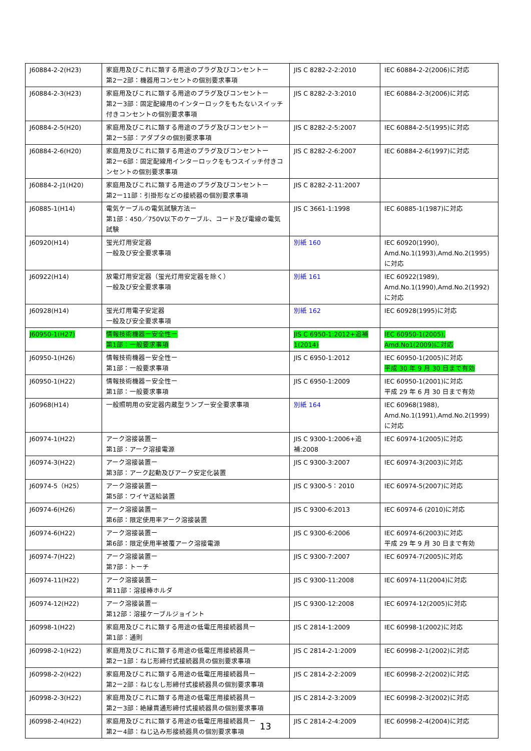| J60884-2-2(H23) | 家庭用及びこれに類する用途のプラグ及びコンセントー 第2ー2部：機器用コンセントの個別要求事項 | JIS C 8282-2-2:2010 | IEC 60884-2-2(2006)に対応 |
| J60884-2-3(H23) | 家庭用及びこれに類する用途のプラグ及びコンセントー 第2ー3部：固定配線用のインターロックをもたないスイッチ付きコンセントの個別要求事項 | JIS C 8282-2-3:2010 | IEC 60884-2-3(2006)に対応 |
| J60884-2-5(H20) | 家庭用及びこれに類する用途のプラグ及びコンセントー 第2ー5部：アダプタの個別要求事項 | JIS C 8282-2-5:2007 | IEC 60884-2-5(1995)に対応 |
| J60884-2-6(H20) | 家庭用及びこれに類する用途のプラグ及びコンセントー 第2ー6部：固定配線用インターロックをもつスイッチ付きコンセントの個別要求事項 | JIS C 8282-2-6:2007 | IEC 60884-2-6(1997)に対応 |
| J60884-2-J1(H20) | 家庭用及びこれに類する用途のプラグ及びコンセントー 第2ー11部：引掛形などの接続器の個別要求事項 | JIS C 8282-2-11:2007 | |
| J60885-1(H14) | 電気ケーブルの電気試験方法ー 第1部：450／750V以下のケーブル、コード及び電線の電気試験 | JIS C 3661-1:1998 | IEC 60885-1(1987)に対応 |
| J60920(H14) | 蛍光灯用安定器 一般及び安全要求事項 | 別紙 160 | IEC 60920(1990), Amd.No.1(1993),Amd.No.2(1995)に対応 |
| J60922(H14) | 放電灯用安定器（蛍光灯用安定器を除く） 一般及び安全要求事項 | 別紙 161 | IEC 60922(1989), Amd.No.1(1990),Amd.No.2(1992)に対応 |
| J60928(H14) | 蛍光灯用電子安定器 一般及び安全要求事項 | 別紙 162 | IEC 60928(1995)に対応 |
| J60950-1(H27) | 情報技術機器ー安全性ー 第1部：一般要求事項 | JIS C 6950-1:2012+追補1(2014) | IEC 60950-1(2005), Amd.No1(2009)に対応 |
| J60950-1(H26) | 情報技術機器ー安全性ー 第1部：一般要求事項 | JIS C 6950-1:2012 | IEC 60950-1(2005)に対応 平成 30 年 9 月 30 日まで有効 |
| J60950-1(H22) | 情報技術機器ー安全性ー 第1部：一般要求事項 | JIS C 6950-1:2009 | IEC 60950-1(2001)に対応 平成 29 年 6 月 30 日まで有効 |
| J60968(H14) | 一般照明用の安定器内蔵型ランプー安全要求事項 | 別紙 164 | IEC 60968(1988), Amd.No.1(1991),Amd.No.2(1999)に対応 |
| J60974-1(H22) | アーク溶接装置ー 第1部：アーク溶接電源 | JIS C 9300-1:2006+追補:2008 | IEC 60974-1(2005)に対応 |
| J60974-3(H22) | アーク溶接装置ー 第3部：アーク起動及びアーク安定化装置 | JIS C 9300-3:2007 | IEC 60974-3(2003)に対応 |
| J60974-5（H25） | アーク溶接装置ー 第5部：ワイヤ送給装置 | JIS C 9300-5：2010 | IEC 60974-5(2007)に対応 |
| J60974-6(H26) | アーク溶接装置ー 第6部：限定使用率アーク溶接装置 | JIS C 9300-6:2013 | IEC 60974-6 (2010)に対応 |
| J60974-6(H22) | アーク溶接装置ー 第6部：限定使用率被覆アーク溶接電源 | JIS C 9300-6:2006 | IEC 60974-6(2003)に対応 平成 29 年 9 月 30 日まで有効 |
| J60974-7(H22) | アーク溶接装置ー 第7部：トーチ | JIS C 9300-7:2007 | IEC 60974-7(2005)に対応 |
| J60974-11(H22) | アーク溶接装置ー 第11部：溶接棒ホルダ | JIS C 9300-11:2008 | IEC 60974-11(2004)に対応 |
| J60974-12(H22) | アーク溶接装置ー 第12部：溶接ケーブルジョイント | JIS C 9300-12:2008 | IEC 60974-12(2005)に対応 |
| J60998-1(H22) | 家庭用及びこれに類する用途の低電圧用接続器具ー 第1部：通則 | JIS C 2814-1:2009 | IEC 60998-1(2002)に対応 |
| J60998-2-1(H22) | 家庭用及びこれに類する用途の低電圧用接続器具ー 第2ー1部：ねじ形締付式接続器具の個別要求事項 | JIS C 2814-2-1:2009 | IEC 60998-2-1(2002)に対応 |
| J60998-2-2(H22) | 家庭用及びこれに類する用途の低電圧用接続器具ー 第2ー2部：ねじなし形締付式接続器具の個別要求事項 | JIS C 2814-2-2:2009 | IEC 60998-2-2(2002)に対応 |
| J60998-2-3(H22) | 家庭用及びこれに類する用途の低電圧用接続器具ー 第2ー3部：絶縁貫通形締付式接続器具の個別要求事項 | JIS C 2814-2-3:2009 | IEC 60998-2-3(2002)に対応 |
| J60998-2-4(H22) | 家庭用及びこれに類する用途の低電圧用接続器具ー 第2ー4部：ねじ込み形接続器具の個別要求事項 | JIS C 2814-2-4:2009 | IEC 60998-2-4(2004)に対応 |
13